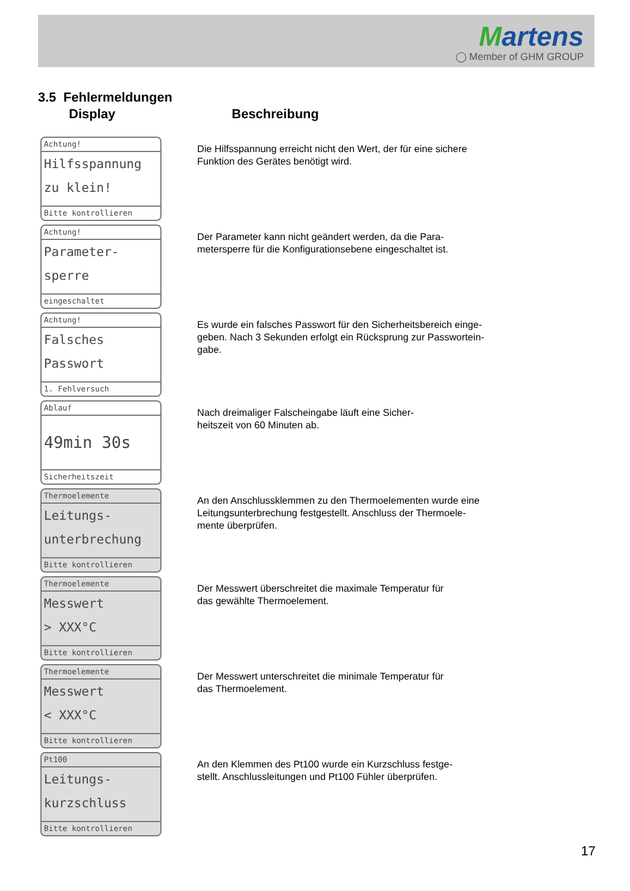Martens
◯ Member of GHM GROUP
3.5 Fehlermeldungen
Display Beschreibung
Achtung!
Hilfsspannung
zu klein!
Bitte kontrollieren
Die Hilfsspannung erreicht nicht den Wert, der für eine sichere
Funktion des Gerätes benötigt wird.
Achtung!
Parameter-
sperre
eingeschaltet
Der Parameter kann nicht geändert werden, da die Para-
metersperre für die Konfigurationsebene eingeschaltet ist.
Achtung!
Falsches
Passwort
1. Fehlversuch
Es wurde ein falsches Passwort für den Sicherheitsbereich einge-
geben. Nach 3 Sekunden erfolgt ein Rücksprung zur Passwortein-
gabe.
Ablauf
49min 30s
Sicherheitszeit
Nach dreimaliger Falscheingabe läuft eine Sicher-
heitszeit von 60 Minuten ab.
Thermoelemente
Leitungs-
unterbrechung
Bitte kontrollieren
An den Anschlussklemmen zu den Thermoelementen wurde eine
Leitungsunterbrechung festgestellt. Anschluss der Thermoele-
mente überprüfen.
Thermoelemente
Messwert
> XXX°C
Bitte kontrollieren
Der Messwert überschreitet die maximale Temperatur für
das gewählte Thermoelement.
Thermoelemente
Messwert
< XXX°C
Bitte kontrollieren
Der Messwert unterschreitet die minimale Temperatur für
das Thermoelement.
Pt100
Leitungs-
kurzschluss
Bitte kontrollieren
An den Klemmen des Pt100 wurde ein Kurzschluss festge-
stellt. Anschlussleitungen und Pt100 Fühler überprüfen.
17